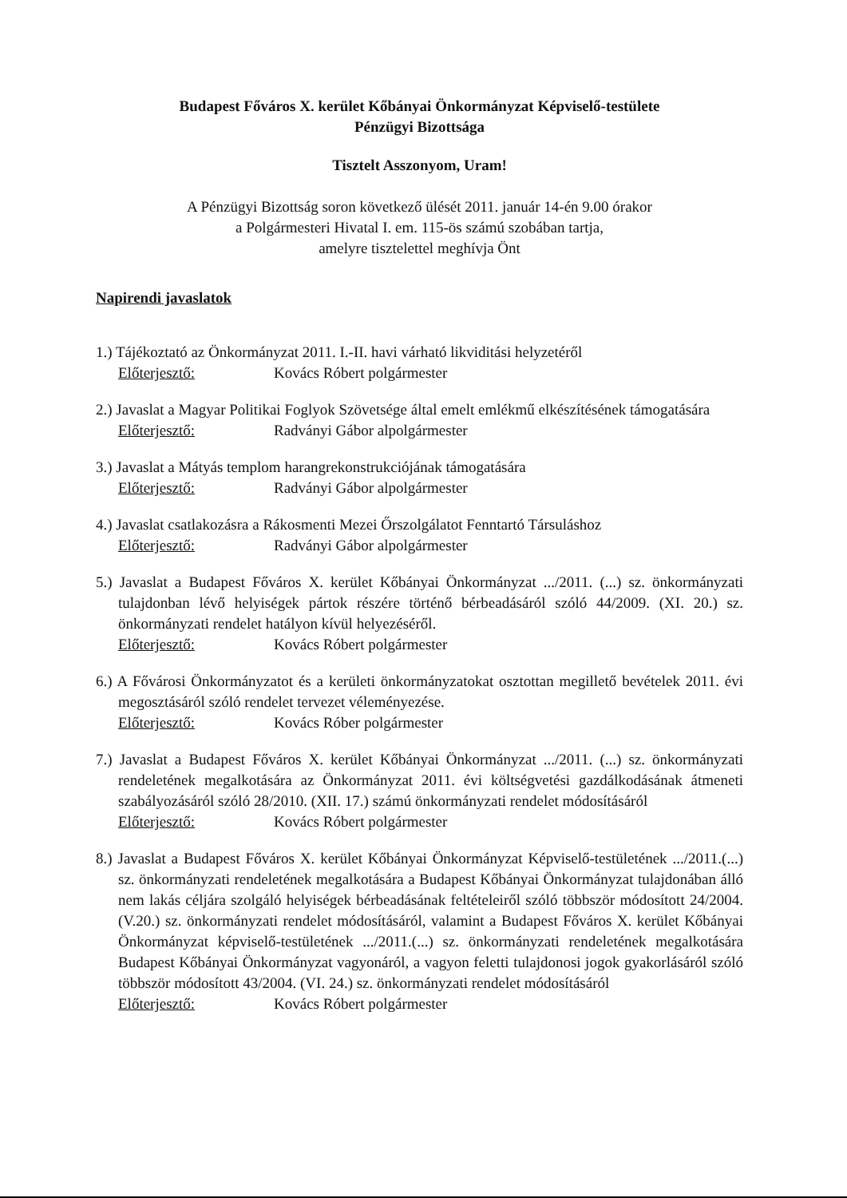Budapest Főváros X. kerület Kőbányai Önkormányzat Képviselő-testülete
Pénzügyi Bizottsága
Tisztelt Asszonyom, Uram!
A Pénzügyi Bizottság soron következő ülését 2011. január 14-én 9.00 órakor
a Polgármesteri Hivatal I. em. 115-ös számú szobában tartja,
amelyre tisztelettel meghívja Önt
Napirendi javaslatok
1.) Tájékoztató az Önkormányzat 2011. I.-II. havi várható likviditási helyzetéről
Előterjesztő: Kovács Róbert polgármester
2.) Javaslat a Magyar Politikai Foglyok Szövetsége által emelt emlékmű elkészítésének támogatására
Előterjesztő: Radványi Gábor alpolgármester
3.) Javaslat a Mátyás templom harangrekonstrukciójának támogatására
Előterjesztő: Radványi Gábor alpolgármester
4.) Javaslat csatlakozásra a Rákosmenti Mezei Őrszolgálatot Fenntartó Társuláshoz
Előterjesztő: Radványi Gábor alpolgármester
5.) Javaslat a Budapest Főváros X. kerület Kőbányai Önkormányzat .../2011. (...) sz. önkormányzati tulajdonban lévő helyiségek pártok részére történő bérbeadásáról szóló 44/2009. (XI. 20.) sz. önkormányzati rendelet hatályon kívül helyezéséről.
Előterjesztő: Kovács Róbert polgármester
6.) A Fővárosi Önkormányzatot és a kerületi önkormányzatokat osztottan megillető bevételek 2011. évi megosztásáról szóló rendelet tervezet véleményezése.
Előterjesztő: Kovács Róber polgármester
7.) Javaslat a Budapest Főváros X. kerület Kőbányai Önkormányzat .../2011. (...) sz. önkormányzati rendeletének megalkotására az Önkormányzat 2011. évi költségvetési gazdálkodásának átmeneti szabályozásáról szóló 28/2010. (XII. 17.) számú önkormányzati rendelet módosításáról
Előterjesztő: Kovács Róbert polgármester
8.) Javaslat a Budapest Főváros X. kerület Kőbányai Önkormányzat Képviselő-testületének .../2011.(...) sz. önkormányzati rendeletének megalkotására a Budapest Kőbányai Önkormányzat tulajdonában álló nem lakás céljára szolgáló helyiségek bérbeadásának feltételeiről szóló többször módosított 24/2004. (V.20.) sz. önkormányzati rendelet módosításáról, valamint a Budapest Főváros X. kerület Kőbányai Önkormányzat képviselő-testületének .../2011.(...) sz. önkormányzati rendeletének megalkotására Budapest Kőbányai Önkormányzat vagyonáról, a vagyon feletti tulajdonosi jogok gyakorlásáról szóló többször módosított 43/2004. (VI. 24.) sz. önkormányzati rendelet módosításáról
Előterjesztő: Kovács Róbert polgármester